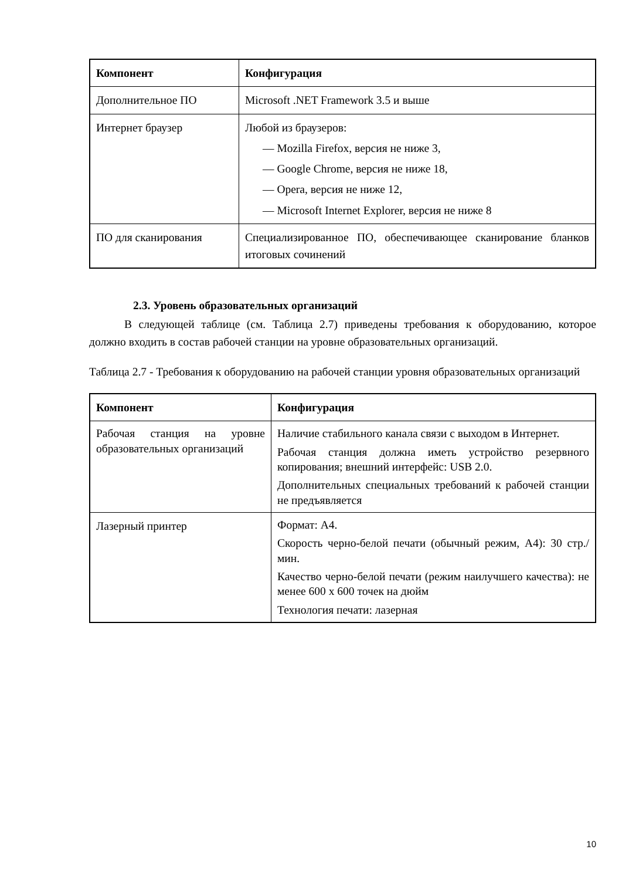| Компонент | Конфигурация |
| --- | --- |
| Дополнительное ПО | Microsoft .NET Framework 3.5 и выше |
| Интернет браузер | Любой из браузеров: — Mozilla Firefox, версия не ниже 3, — Google Chrome, версия не ниже 18, — Opera, версия не ниже 12, — Microsoft Internet Explorer, версия не ниже 8 |
| ПО для сканирования | Специализированное ПО, обеспечивающее сканирование бланков итоговых сочинений |
2.3. Уровень образовательных организаций
В следующей таблице (см. Таблица 2.7) приведены требования к оборудованию, которое должно входить в состав рабочей станции на уровне образовательных организаций.
Таблица 2.7 - Требования к оборудованию на рабочей станции уровня образовательных организаций
| Компонент | Конфигурация |
| --- | --- |
| Рабочая станция на уровне образовательных организаций | Наличие стабильного канала связи с выходом в Интернет. Рабочая станция должна иметь устройство резервного копирования; внешний интерфейс: USB 2.0. Дополнительных специальных требований к рабочей станции не предъявляется |
| Лазерный принтер | Формат: А4. Скорость черно-белой печати (обычный режим, А4): 30 стр./мин. Качество черно-белой печати (режим наилучшего качества): не менее 600 x 600 точек на дюйм Технология печати: лазерная |
10